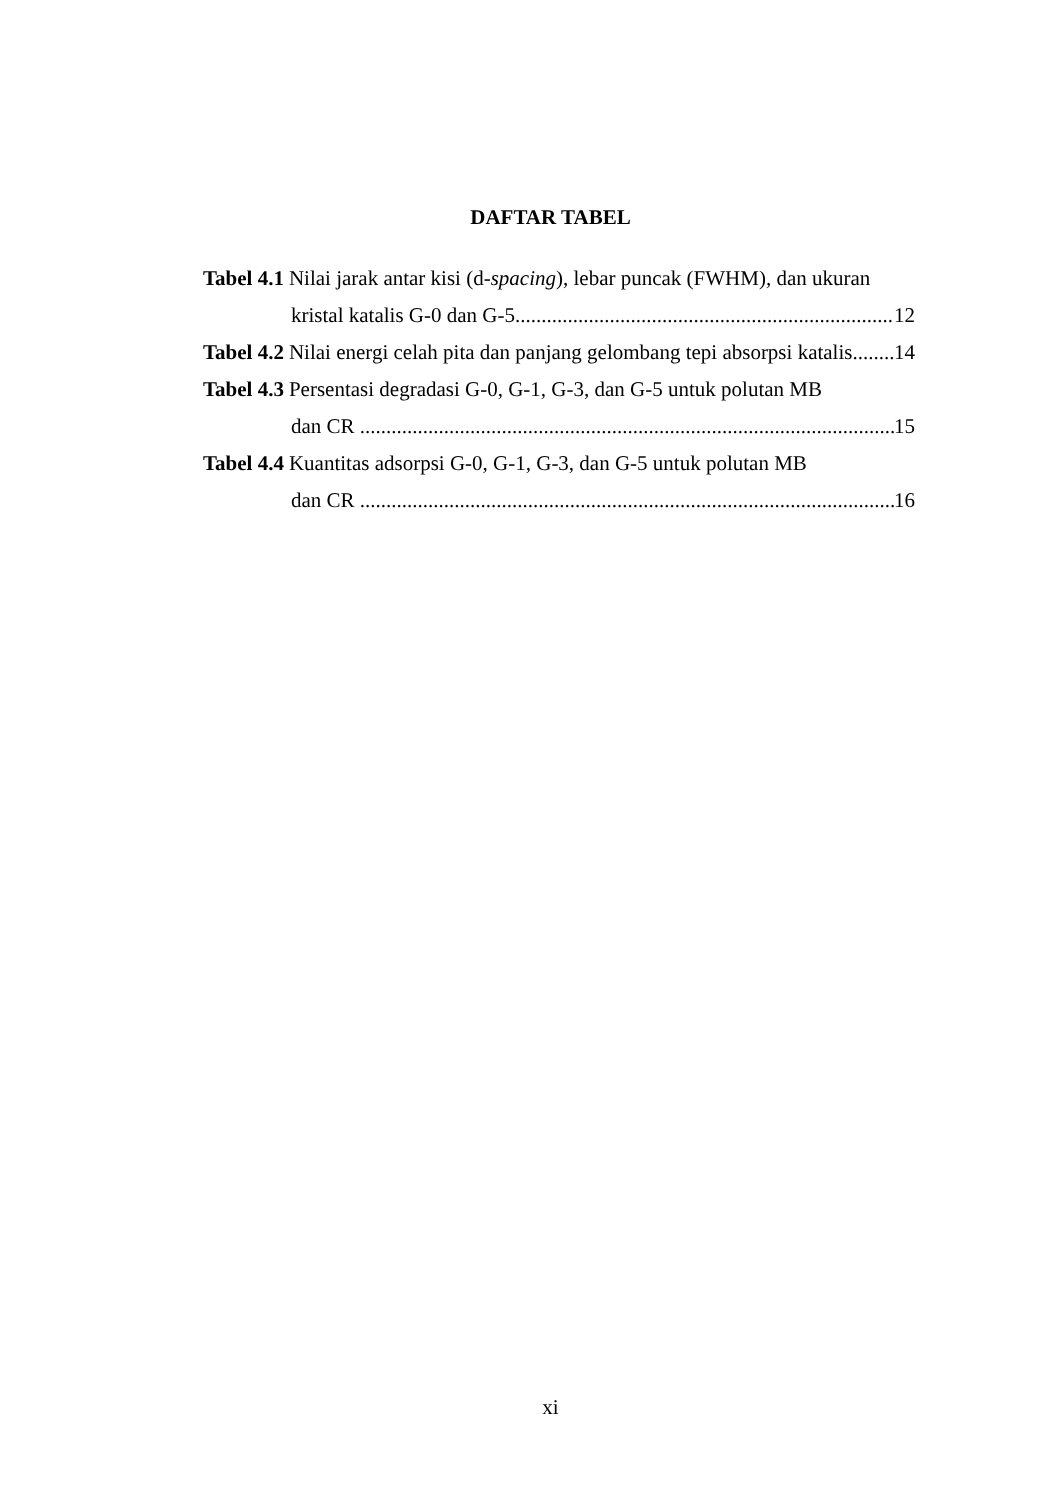DAFTAR TABEL
Tabel 4.1 Nilai jarak antar kisi (d-spacing), lebar puncak (FWHM), dan ukuran
kristal katalis G-0 dan G-5 12
Tabel 4.2 Nilai energi celah pita dan panjang gelombang tepi absorpsi katalis 14
Tabel 4.3 Persentasi degradasi G-0, G-1, G-3, dan G-5 untuk polutan MB
dan CR 15
Tabel 4.4 Kuantitas adsorpsi G-0, G-1, G-3, dan G-5 untuk polutan MB
dan CR 16
xi